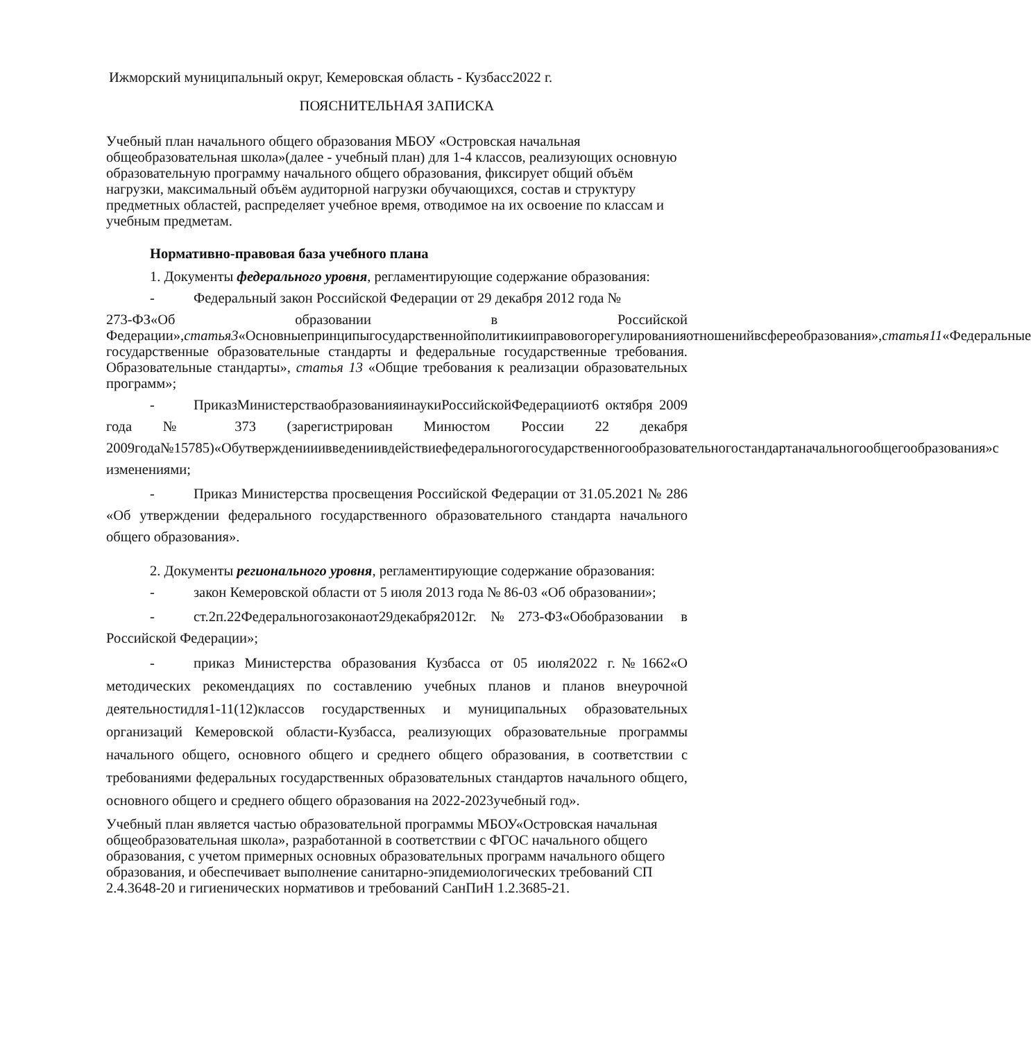Ижморский муниципальный округ, Кемеровская область - Кузбасс2022 г.
ПОЯСНИТЕЛЬНАЯ ЗАПИСКА
Учебный план начального общего образования МБОУ «Островская начальная общеобразовательная школа»(далее - учебный план) для 1-4 классов, реализующих основную образовательную программу начального общего образования, фиксирует общий объём нагрузки, максимальный объём аудиторной нагрузки обучающихся, состав и структуру предметных областей, распределяет учебное время, отводимое на их освоение по классам и учебным предметам.
Нормативно-правовая база учебного плана
1. Документы федерального уровня, регламентирующие содержание образования:
- Федеральный закон Российской Федерации от 29 декабря 2012 года №
273-ФЗ«Об образовании в Российской Федерации»,статья3«Основныепринципыгосударственнойполитикииправовогорегулированияотношенийвсфереобразования»,статья11«Федеральные государственные образовательные стандарты и федеральные государственные требования. Образовательные стандарты», статья 13 «Общие требования к реализации образовательных программ»;
- ПриказМинистерстваобразованияинаукиРоссийскойФедерацииот6 октября 2009 года № 373 (зарегистрирован Минюстом России 22 декабря 2009года№15785)«Обутвержденииивведениивдействиефедеральногогосударственногообразовательногостандартаначальногообщегообразования»с изменениями;
- Приказ Министерства просвещения Российской Федерации от 31.05.2021 № 286 «Об утверждении федерального государственного образовательного стандарта начального общего образования».
2. Документы регионального уровня, регламентирующие содержание образования:
- закон Кемеровской области от 5 июля 2013 года № 86-03 «Об образовании»;
- ст.2п.22Федеральногозаконаот29декабря2012г.№273-ФЗ«Обобразовании в Российской Федерации»;
- приказ Министерства образования Кузбасса от 05 июля2022 г.№1662«О методических рекомендациях по составлению учебных планов и планов внеурочной деятельностидля1-11(12)классов государственных и муниципальных образовательных организаций Кемеровской области-Кузбасса, реализующих образовательные программы начального общего, основного общего и среднего общего образования, в соответствии с требованиями федеральных государственных образовательных стандартов начального общего, основного общего и среднего общего образования на 2022-2023учебный год».
Учебный план является частью образовательной программы МБОУ«Островская начальная общеобразовательная школа», разработанной в соответствии с ФГОС начального общего образования, с учетом примерных основных образовательных программ начального общего образования, и обеспечивает выполнение санитарно-эпидемиологических требований СП 2.4.3648-20 и гигиенических нормативов и требований СанПиН 1.2.3685-21.